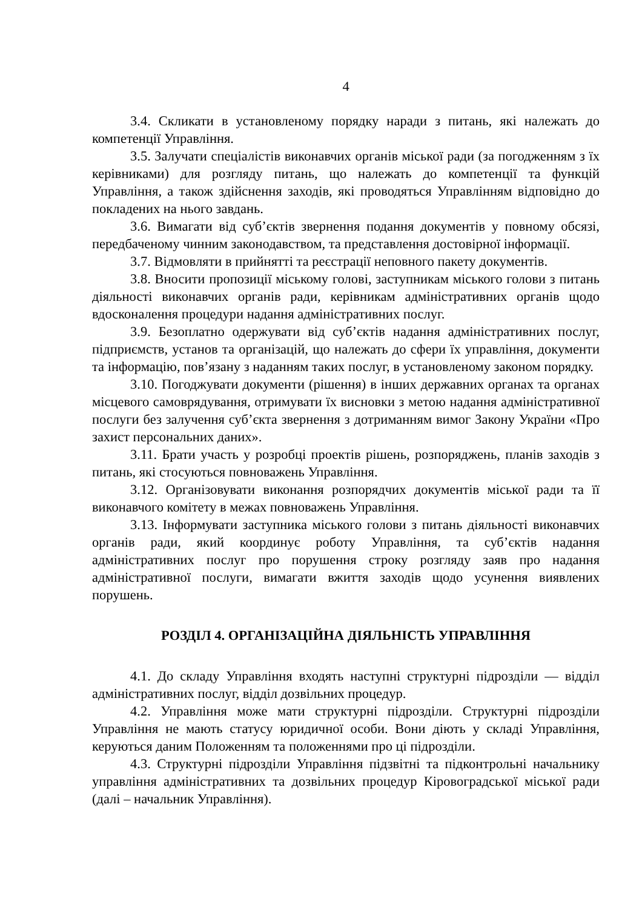4
3.4. Скликати в установленому порядку наради з питань, які належать до компетенції Управління.
3.5. Залучати спеціалістів виконавчих органів міської ради (за погодженням з їх керівниками) для розгляду питань, що належать до компетенції та функцій Управління, а також здійснення заходів, які проводяться Управлінням відповідно до покладених на нього завдань.
3.6. Вимагати від суб’єктів звернення подання документів у повному обсязі, передбаченому чинним законодавством, та представлення достовірної інформації.
3.7. Відмовляти в прийнятті та реєстрації неповного пакету документів.
3.8. Вносити пропозиції міському голові, заступникам міського голови з питань діяльності виконавчих органів ради, керівникам адміністративних органів щодо вдосконалення процедури надання адміністративних послуг.
3.9. Безоплатно одержувати від суб’єктів надання адміністративних послуг, підприємств, установ та організацій, що належать до сфери їх управління, документи та інформацію, пов’язану з наданням таких послуг, в установленому законом порядку.
3.10. Погоджувати документи (рішення) в інших державних органах та органах місцевого самоврядування, отримувати їх висновки з метою надання адміністративної послуги без залучення суб’єкта звернення з дотриманням вимог Закону України «Про захист персональних даних».
3.11. Брати участь у розробці проектів рішень, розпоряджень, планів заходів з питань, які стосуються повноважень Управління.
3.12. Організовувати виконання розпорядчих документів міської ради та її виконавчого комітету в межах повноважень Управління.
3.13. Інформувати заступника міського голови з питань діяльності виконавчих органів ради, який координує роботу Управління, та суб’єктів надання адміністративних послуг про порушення строку розгляду заяв про надання адміністративної послуги, вимагати вжиття заходів щодо усунення виявлених порушень.
РОЗДІЛ 4. ОРГАНІЗАЦІЙНА ДІЯЛЬНІСТЬ УПРАВЛІННЯ
4.1. До складу Управління входять наступні структурні підрозділи — відділ адміністративних послуг, відділ дозвільних процедур.
4.2. Управління може мати структурні підрозділи. Структурні підрозділи Управління не мають статусу юридичної особи. Вони діють у складі Управління, керуються даним Положенням та положеннями про ці підрозділи.
4.3. Структурні підрозділи Управління підзвітні та підконтрольні начальнику управління адміністративних та дозвільних процедур Кіровоградської міської ради (далі – начальник Управління).